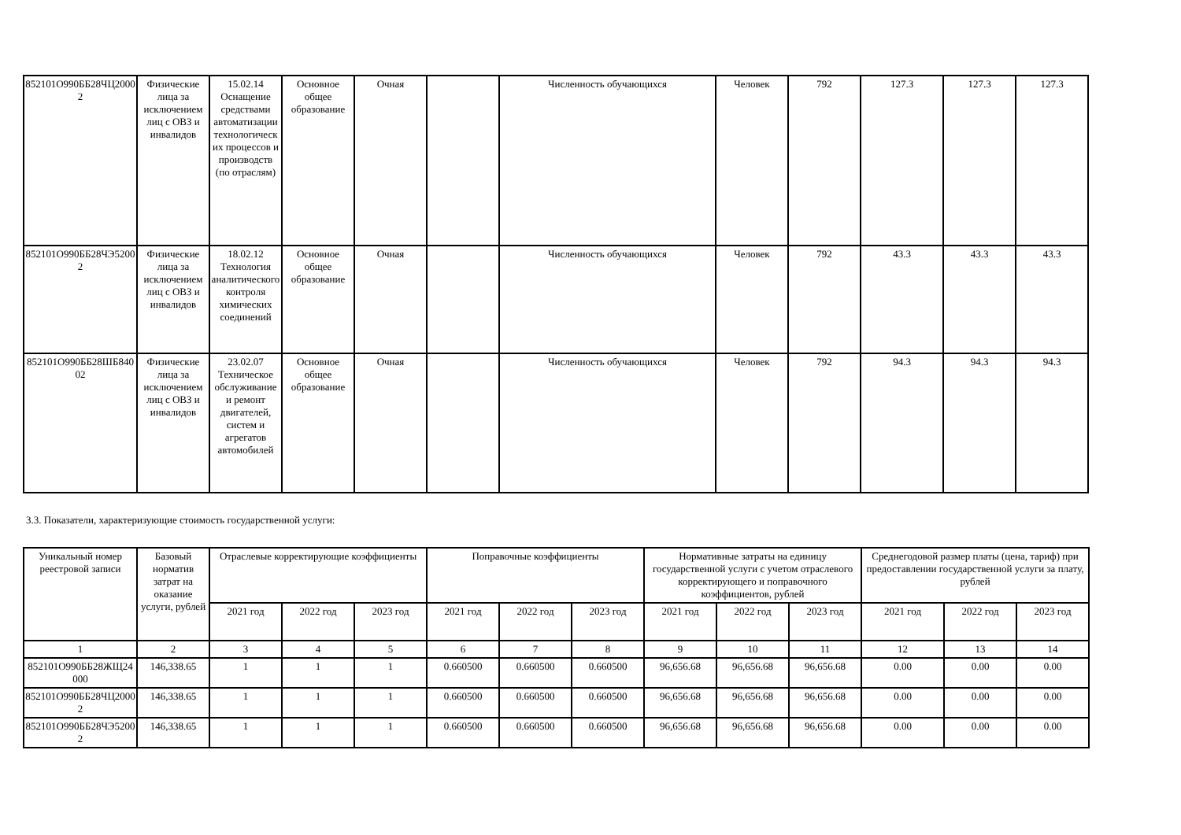| 852101О990ББ28ЧЦ20002 | Физические лица за исключением лиц с ОВЗ и инвалидов | 15.02.14 Оснащение средствами автоматизации технологических процессов и производств (по отраслям) | Основное общее образование | Очная | | Численность обучающихся | Человек | 792 | 127.3 | 127.3 | 127.3 |
| 852101О990ББ28ЧЭ52002 | Физические лица за исключением лиц с ОВЗ и инвалидов | 18.02.12 Технология аналитического контроля химических соединений | Основное общее образование | Очная | | Численность обучающихся | Человек | 792 | 43.3 | 43.3 | 43.3 |
| 852101О990ББ28ШБ84002 | Физические лица за исключением лиц с ОВЗ и инвалидов | 23.02.07 Техническое обслуживание и ремонт двигателей, систем и агрегатов автомобилей | Основное общее образование | Очная | | Численность обучающихся | Человек | 792 | 94.3 | 94.3 | 94.3 |
3.3. Показатели, характеризующие стоимость государственной услуги:
| Уникальный номер реестровой записи | Базовый норматив затрат на оказание услуги, рублей | Отраслевые корректирующие коэффициенты | | | Поправочные коэффициенты | | | Нормативные затраты на единицу государственной услуги с учетом отраслевого корректирующего и поправочного коэффициентов, рублей | | | Среднегодовой размер платы (цена, тариф) при предоставлении государственной услуги за плату, рублей | | |
| --- | --- | --- | --- | --- | --- | --- | --- | --- | --- | --- | --- | --- | --- |
| | | 2021 год | 2022 год | 2023 год | 2021 год | 2022 год | 2023 год | 2021 год | 2022 год | 2023 год | 2021 год | 2022 год | 2023 год |
| 1 | 2 | 3 | 4 | 5 | 6 | 7 | 8 | 9 | 10 | 11 | 12 | 13 | 14 |
| 852101О990ББ28ЖЩ24000 | 146,338.65 | 1 | 1 | 1 | 0.660500 | 0.660500 | 0.660500 | 96,656.68 | 96,656.68 | 96,656.68 | 0.00 | 0.00 | 0.00 |
| 852101О990ББ28ЧЦ20002 | 146,338.65 | 1 | 1 | 1 | 0.660500 | 0.660500 | 0.660500 | 96,656.68 | 96,656.68 | 96,656.68 | 0.00 | 0.00 | 0.00 |
| 852101О990ББ28ЧЭ52002 | 146,338.65 | 1 | 1 | 1 | 0.660500 | 0.660500 | 0.660500 | 96,656.68 | 96,656.68 | 96,656.68 | 0.00 | 0.00 | 0.00 |